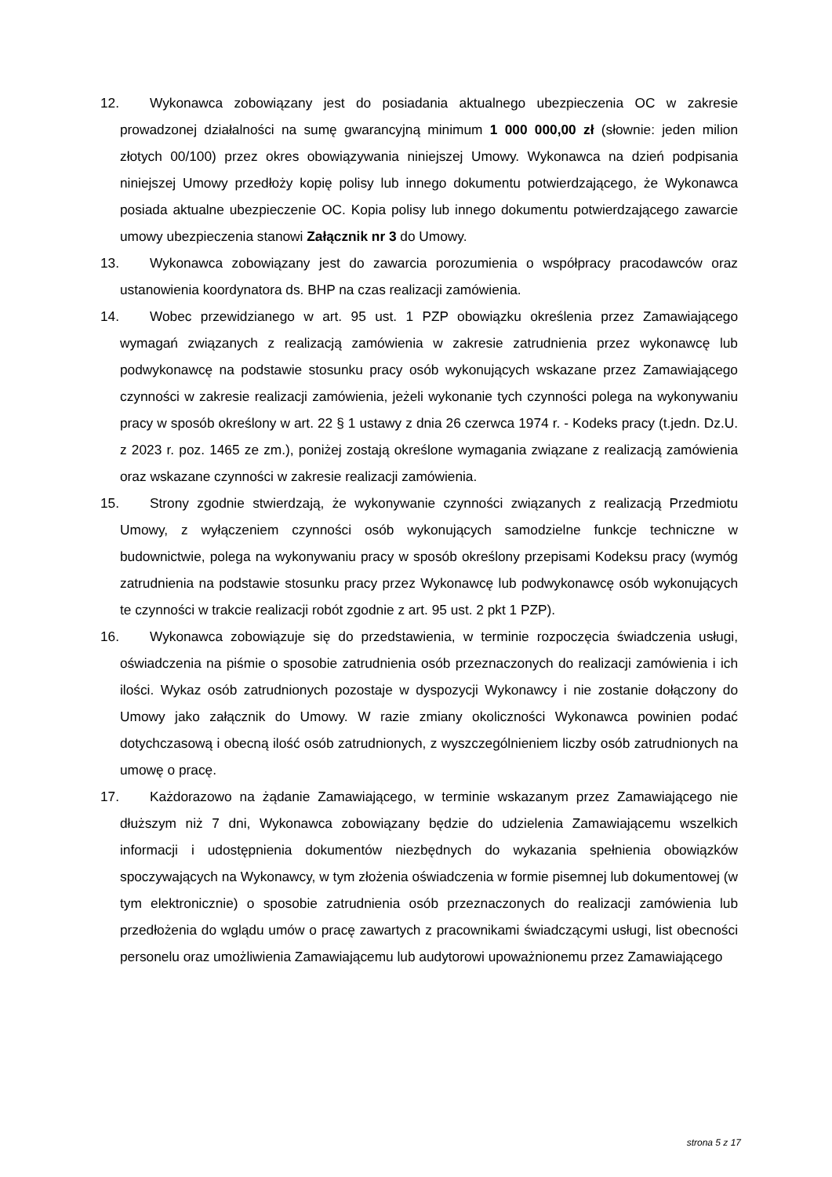12. Wykonawca zobowiązany jest do posiadania aktualnego ubezpieczenia OC w zakresie prowadzonej działalności na sumę gwarancyjną minimum 1 000 000,00 zł (słownie: jeden milion złotych 00/100) przez okres obowiązywania niniejszej Umowy. Wykonawca na dzień podpisania niniejszej Umowy przedłoży kopię polisy lub innego dokumentu potwierdzającego, że Wykonawca posiada aktualne ubezpieczenie OC. Kopia polisy lub innego dokumentu potwierdzającego zawarcie umowy ubezpieczenia stanowi Załącznik nr 3 do Umowy.
13. Wykonawca zobowiązany jest do zawarcia porozumienia o współpracy pracodawców oraz ustanowienia koordynatora ds. BHP na czas realizacji zamówienia.
14. Wobec przewidzianego w art. 95 ust. 1 PZP obowiązku określenia przez Zamawiającego wymagań związanych z realizacją zamówienia w zakresie zatrudnienia przez wykonawcę lub podwykonawcę na podstawie stosunku pracy osób wykonujących wskazane przez Zamawiającego czynności w zakresie realizacji zamówienia, jeżeli wykonanie tych czynności polega na wykonywaniu pracy w sposób określony w art. 22 § 1 ustawy z dnia 26 czerwca 1974 r. - Kodeks pracy (t.jedn. Dz.U. z 2023 r. poz. 1465 ze zm.), poniżej zostają określone wymagania związane z realizacją zamówienia oraz wskazane czynności w zakresie realizacji zamówienia.
15. Strony zgodnie stwierdzają, że wykonywanie czynności związanych z realizacją Przedmiotu Umowy, z wyłączeniem czynności osób wykonujących samodzielne funkcje techniczne w budownictwie, polega na wykonywaniu pracy w sposób określony przepisami Kodeksu pracy (wymóg zatrudnienia na podstawie stosunku pracy przez Wykonawcę lub podwykonawcę osób wykonujących te czynności w trakcie realizacji robót zgodnie z art. 95 ust. 2 pkt 1 PZP).
16. Wykonawca zobowiązuje się do przedstawienia, w terminie rozpoczęcia świadczenia usługi, oświadczenia na piśmie o sposobie zatrudnienia osób przeznaczonych do realizacji zamówienia i ich ilości. Wykaz osób zatrudnionych pozostaje w dyspozycji Wykonawcy i nie zostanie dołączony do Umowy jako załącznik do Umowy. W razie zmiany okoliczności Wykonawca powinien podać dotychczasową i obecną ilość osób zatrudnionych, z wyszczególnieniem liczby osób zatrudnionych na umowę o pracę.
17. Każdorazowo na żądanie Zamawiającego, w terminie wskazanym przez Zamawiającego nie dłuższym niż 7 dni, Wykonawca zobowiązany będzie do udzielenia Zamawiającemu wszelkich informacji i udostępnienia dokumentów niezbędnych do wykazania spełnienia obowiązków spoczywających na Wykonawcy, w tym złożenia oświadczenia w formie pisemnej lub dokumentowej (w tym elektronicznie) o sposobie zatrudnienia osób przeznaczonych do realizacji zamówienia lub przedłożenia do wglądu umów o pracę zawartych z pracownikami świadczącymi usługi, list obecności personelu oraz umożliwienia Zamawiającemu lub audytorowi upoważnionemu przez Zamawiającego
strona 5 z 17